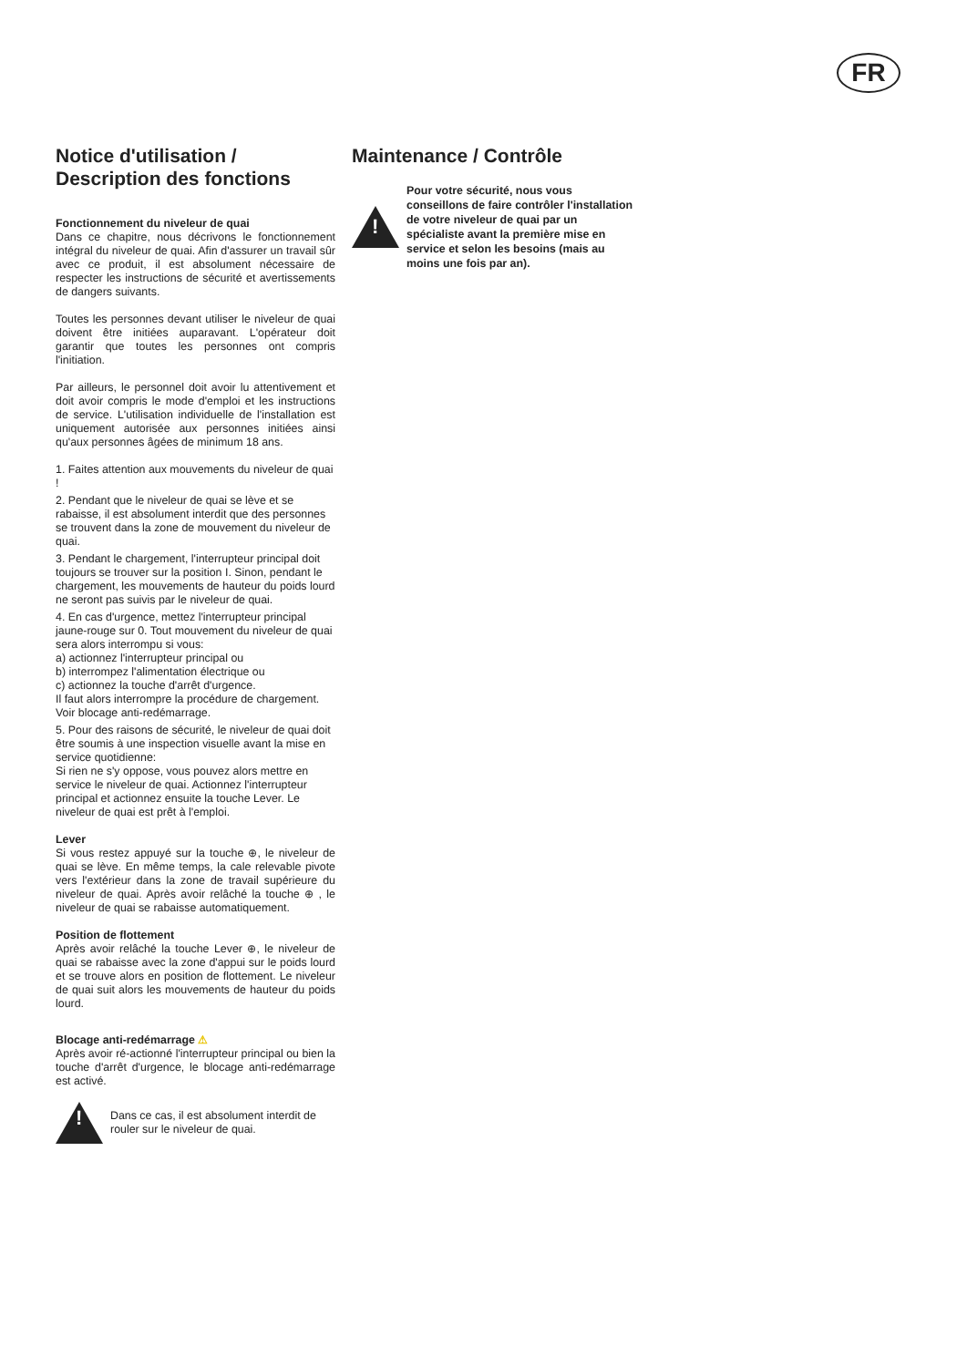FR
Notice d'utilisation /
Description des fonctions
Fonctionnement du niveleur de quai
Dans ce chapitre, nous décrivons le fonctionnement intégral du niveleur de quai. Afin d'assurer un travail sûr avec ce produit, il est absolument nécessaire de respecter les instructions de sécurité et avertissements de dangers suivants.
Toutes les personnes devant utiliser le niveleur de quai doivent être initiées auparavant. L'opérateur doit garantir que toutes les personnes ont compris l'initiation.
Par ailleurs, le personnel doit avoir lu attentivement et doit avoir compris le mode d'emploi et les instructions de service. L'utilisation individuelle de l'installation est uniquement autorisée aux personnes initiées ainsi qu'aux personnes âgées de minimum 18 ans.
1. Faites attention aux mouvements du niveleur de quai !
2. Pendant que le niveleur de quai se lève et se rabaisse, il est absolument interdit que des personnes se trouvent dans la zone de mouvement du niveleur de quai.
3. Pendant le chargement, l'interrupteur principal doit toujours se trouver sur la position I. Sinon, pendant le chargement, les mouvements de hauteur du poids lourd ne seront pas suivis par le niveleur de quai.
4. En cas d'urgence, mettez l'interrupteur principal jaune-rouge sur 0. Tout mouvement du niveleur de quai sera alors interrompu si vous:
a) actionnez l'interrupteur principal ou
b) interrompez l'alimentation électrique ou
c) actionnez la touche d'arrêt d'urgence.
Il faut alors interrompre la procédure de chargement.
Voir blocage anti-redémarrage.
5. Pour des raisons de sécurité, le niveleur de quai doit être soumis à une inspection visuelle avant la mise en service quotidienne:
Si rien ne s'y oppose, vous pouvez alors mettre en service le niveleur de quai. Actionnez l'interrupteur principal et actionnez ensuite la touche Lever. Le niveleur de quai est prêt à l'emploi.
Lever
Si vous restez appuyé sur la touche ⊕, le niveleur de quai se lève. En même temps, la cale relevable pivote vers l'extérieur dans la zone de travail supérieure du niveleur de quai. Après avoir relâché la touche ⊕ , le niveleur de quai se rabaisse automatiquement.
Position de flottement
Après avoir relâché la touche Lever ⊕, le niveleur de quai se rabaisse avec la zone d'appui sur le poids lourd et se trouve alors en position de flottement. Le niveleur de quai suit alors les mouvements de hauteur du poids lourd.
Blocage anti-redémarrage ⚠
Après avoir ré-actionné l'interrupteur principal ou bien la touche d'arrêt d'urgence, le blocage anti-redémarrage est activé.
!
Dans ce cas, il est absolument interdit de rouler sur le niveleur de quai.
Maintenance / Contrôle
!
Pour votre sécurité, nous vous conseillons de faire contrôler l'installation de votre niveleur de quai par un spécialiste avant la première mise en service et selon les besoins (mais au moins une fois par an).